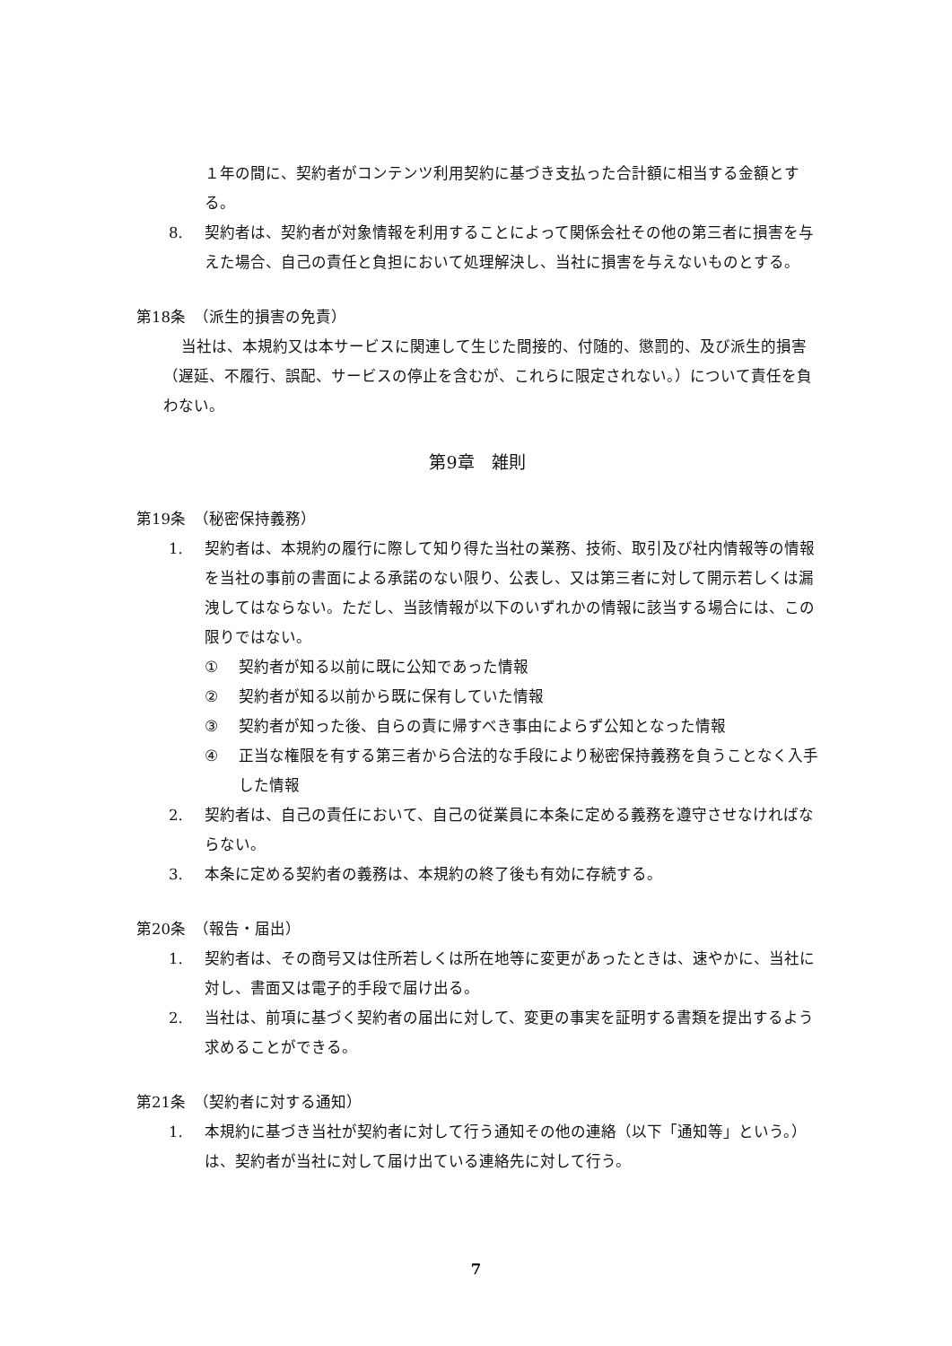１年の間に、契約者がコンテンツ利用契約に基づき支払った合計額に相当する金額とする。
8. 契約者は、契約者が対象情報を利用することによって関係会社その他の第三者に損害を与えた場合、自己の責任と負担において処理解決し、当社に損害を与えないものとする。
第18条　（派生的損害の免責）
当社は、本規約又は本サービスに関連して生じた間接的、付随的、懲罰的、及び派生的損害（遅延、不履行、誤配、サービスの停止を含むが、これらに限定されない。）について責任を負わない。
第9章　雑則
第19条　（秘密保持義務）
1. 契約者は、本規約の履行に際して知り得た当社の業務、技術、取引及び社内情報等の情報を当社の事前の書面による承諾のない限り、公表し、又は第三者に対して開示若しくは漏洩してはならない。ただし、当該情報が以下のいずれかの情報に該当する場合には、この限りではない。
① 契約者が知る以前に既に公知であった情報
② 契約者が知る以前から既に保有していた情報
③ 契約者が知った後、自らの責に帰すべき事由によらず公知となった情報
④ 正当な権限を有する第三者から合法的な手段により秘密保持義務を負うことなく入手した情報
2. 契約者は、自己の責任において、自己の従業員に本条に定める義務を遵守させなければならない。
3. 本条に定める契約者の義務は、本規約の終了後も有効に存続する。
第20条　（報告・届出）
1. 契約者は、その商号又は住所若しくは所在地等に変更があったときは、速やかに、当社に対し、書面又は電子的手段で届け出る。
2. 当社は、前項に基づく契約者の届出に対して、変更の事実を証明する書類を提出するよう求めることができる。
第21条　（契約者に対する通知）
1. 本規約に基づき当社が契約者に対して行う通知その他の連絡（以下「通知等」という。）は、契約者が当社に対して届け出ている連絡先に対して行う。
7